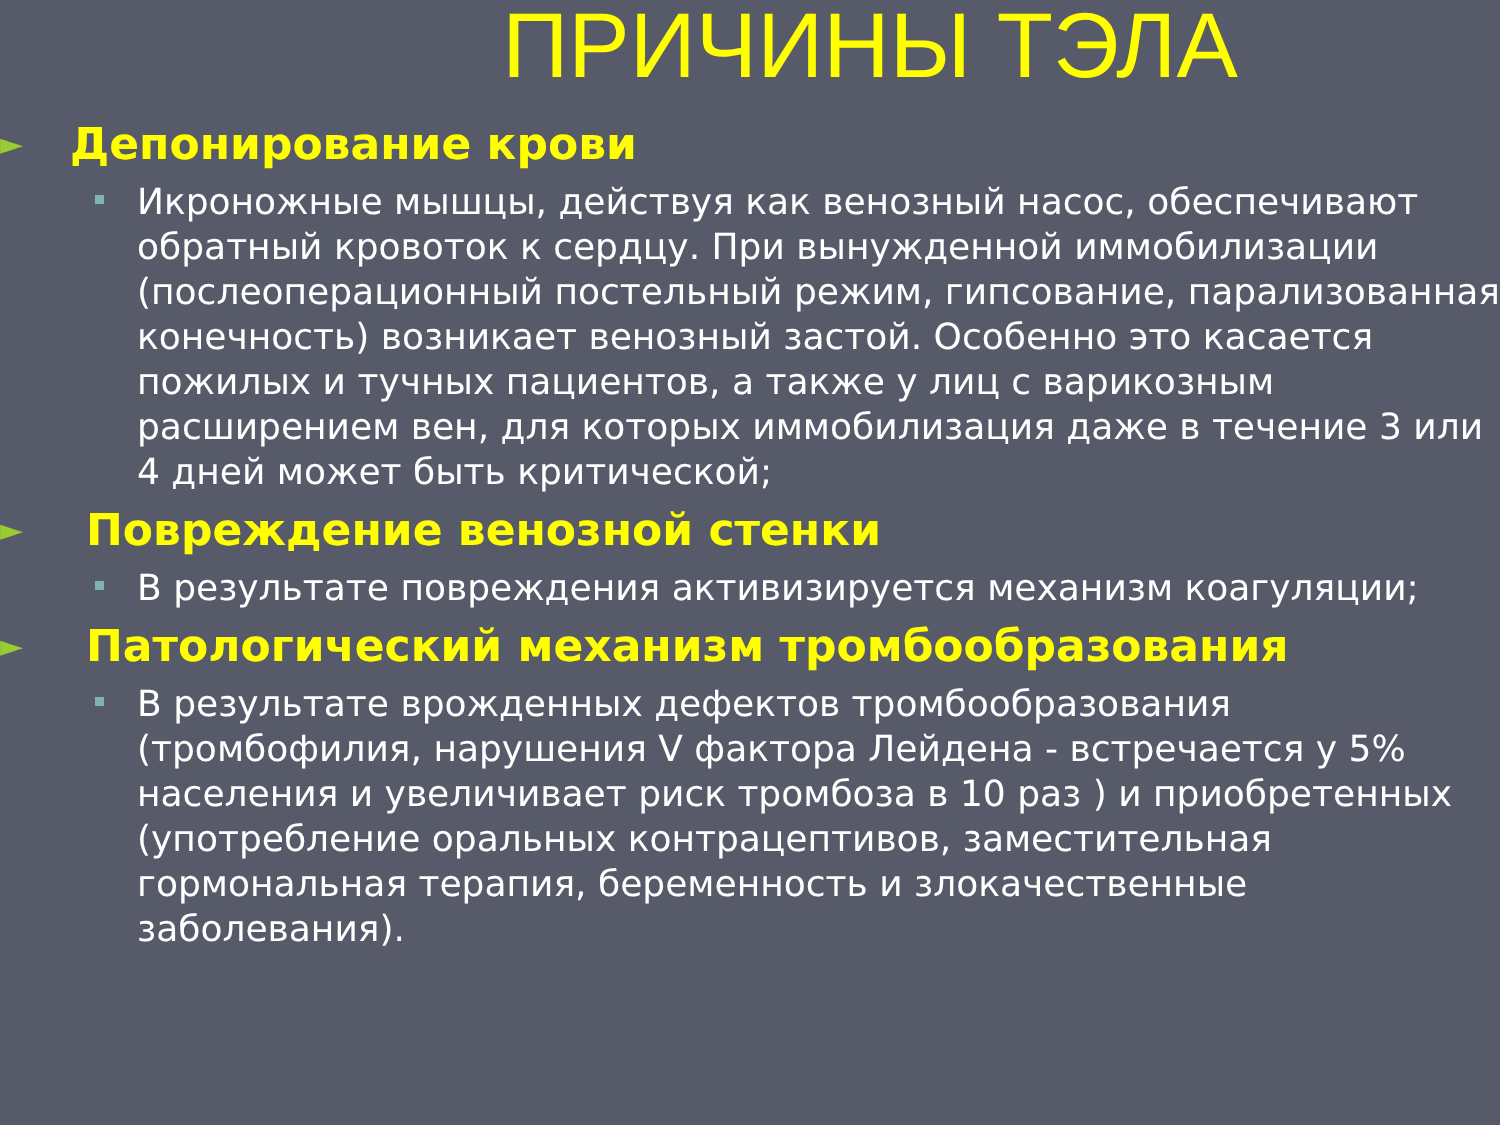ПРИЧИНЫ ТЭЛА
► Депонирование крови
Икроножные мышцы, действуя как венозный насос, обеспечивают обратный кровоток к сердцу. При вынужденной иммобилизации (послеоперационный постельный режим, гипсование, парализованная конечность) возникает венозный застой. Особенно это касается пожилых и тучных пациентов, а также у лиц с варикозным расширением вен, для которых иммобилизация даже в течение 3 или 4 дней может быть критической;
► Повреждение венозной стенки
В результате повреждения активизируется механизм коагуляции;
► Патологический механизм тромбообразования
В результате врожденных дефектов тромбообразования (тромбофилия, нарушения V фактора Лейдена - встречается у 5% населения и увеличивает риск тромбоза в 10 раз ) и приобретенных (употребление оральных контрацептивов, заместительная гормональная терапия, беременность и злокачественные заболевания).